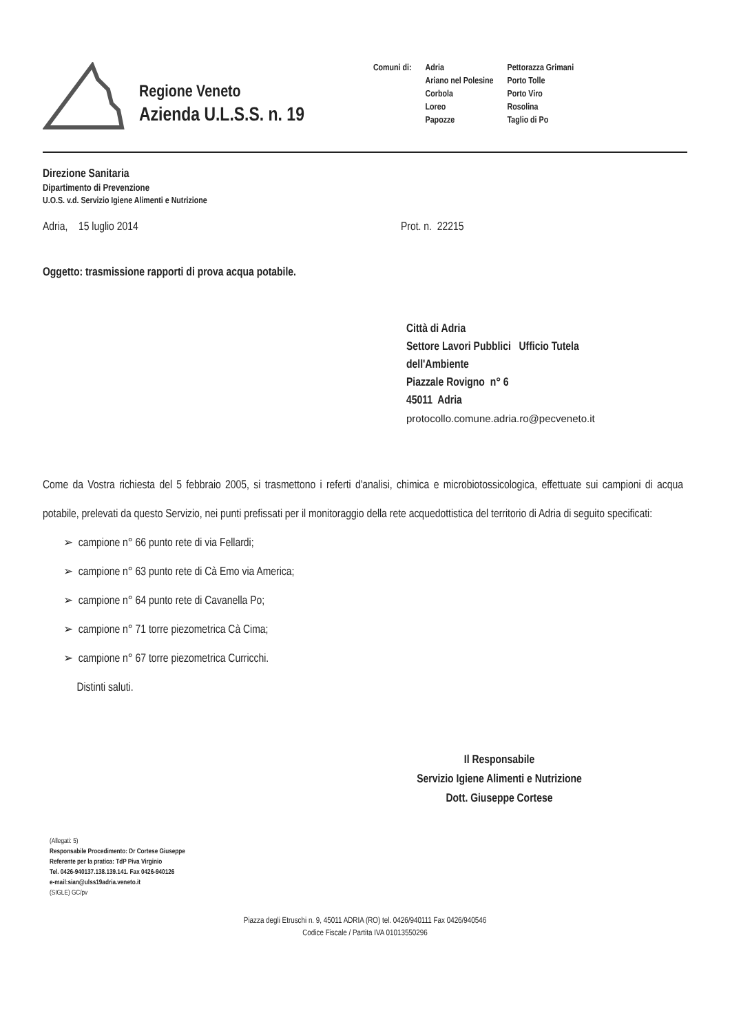Regione Veneto
Azienda U.L.S.S. n. 19
Comuni di: Adria
Ariano nel Polesine
Corbola
Loreo
Papozze
Pettorazza Grimani
Porto Tolle
Porto Viro
Rosolina
Taglio di Po
Direzione Sanitaria
Dipartimento di Prevenzione
U.O.S. v.d. Servizio Igiene Alimenti e Nutrizione
Adria, 15 luglio 2014 Prot. n. 22215
Oggetto: trasmissione rapporti di prova acqua potabile.
Città di Adria
Settore Lavori Pubblici Ufficio Tutela
dell'Ambiente
Piazzale Rovigno n° 6
45011 Adria
protocollo.comune.adria.ro@pecveneto.it
Come da Vostra richiesta del 5 febbraio 2005, si trasmettono i referti d'analisi, chimica e microbiotossicologica, effettuate sui campioni di acqua potabile, prelevati da questo Servizio, nei punti prefissati per il monitoraggio della rete acquedottistica del territorio di Adria di seguito specificati:
➢ campione n° 66 punto rete di via Fellardi;
➢ campione n° 63 punto rete di Cà Emo via America;
➢ campione n° 64 punto rete di Cavanella Po;
➢ campione n° 71 torre piezometrica Cà Cima;
➢ campione n° 67 torre piezometrica Curricchi.
Distinti saluti.
Il Responsabile
Servizio Igiene Alimenti e Nutrizione
Dott. Giuseppe Cortese
(Allegati: 5)
Responsabile Procedimento: Dr Cortese Giuseppe
Referente per la pratica: TdP Piva Virginio
Tel. 0426-940137.138.139.141. Fax 0426-940126
e-mail:sian@ulss19adria.veneto.it
(SIGLE) GC/pv
Piazza degli Etruschi n. 9, 45011 ADRIA (RO) tel. 0426/940111 Fax 0426/940546
Codice Fiscale / Partita IVA 01013550296